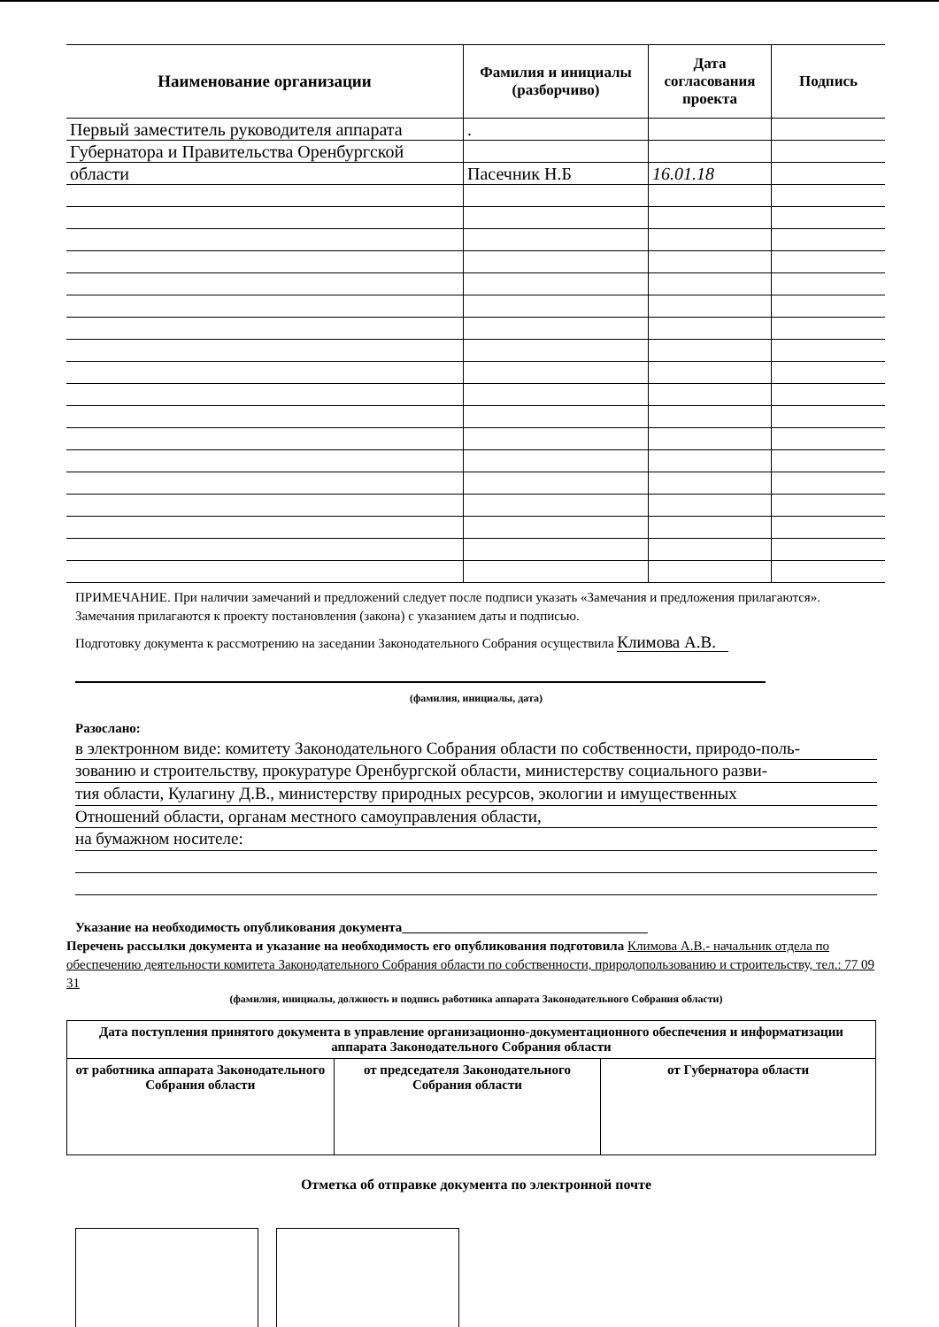| Наименование организации | Фамилия и инициалы (разборчиво) | Дата согласования проекта | Подпись |
| --- | --- | --- | --- |
| Первый заместитель руководителя аппарата | . | | |
| Губернатора и Правительства Оренбургской | | | |
| области | Пасечник Н.Б | 16.01.18 | |
ПРИМЕЧАНИЕ. При наличии замечаний и предложений следует после подписи указать «Замечания и предложения прилагаются». Замечания прилагаются к проекту постановления (закона) с указанием даты и подписью.
Подготовку документа к рассмотрению на заседании Законодательного Собрания осуществила Климова А.В.
(фамилия, инициалы, дата)
Разослано:
в электронном виде: комитету Законодательного Собрания области по собственности, природо-поль-
зованию и строительству, прокуратуре Оренбургской области, министерству социального разви-
тия области, Кулагину Д.В., министерству природных ресурсов, экологии и имущественных
Отношений области, органам местного самоуправления области,
на бумажном носителе:
Указание на необходимость опубликования документа_____________________________________
Перечень рассылки документа и указание на необходимость его опубликования подготовила Климова А.В.- начальник отдела по обеспечению деятельности комитета Законодательного Собрания области по собственности, природопользованию и строительству, тел.: 77 09 31
(фамилия, инициалы, должность и подпись работника аппарата Законодательного Собрания области)
| Дата поступления принятого документа в управление организационно-документационного обеспечения и информатизации аппарата Законодательного Собрания области | | |
| от работника аппарата Законодательного Собрания области | от председателя Законодательного Собрания области | от Губернатора области |
Отметка об отправке документа по электронной почте